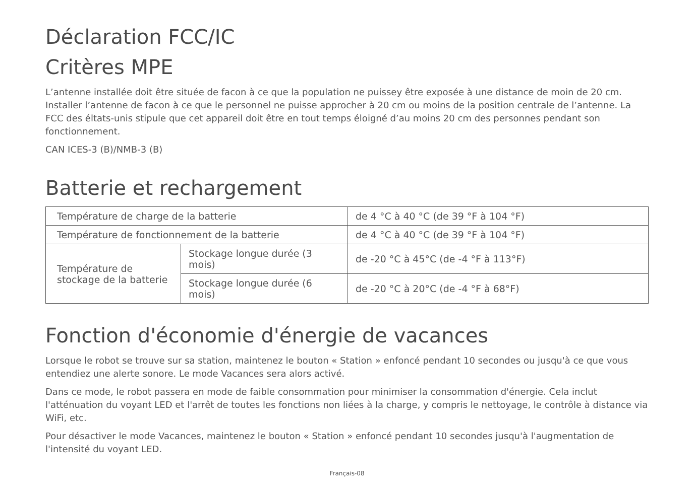Déclaration FCC/IC
Critères MPE
L’antenne installée doit être située de facon à ce que la population ne puissey être exposée à une distance de moin de 20 cm. Installer l’antenne de facon à ce que le personnel ne puisse approcher à 20 cm ou moins de la position centrale de l’antenne. La FCC des éltats-unis stipule que cet appareil doit être en tout temps éloigné d’au moins 20 cm des personnes pendant son fonctionnement.
CAN ICES-3 (B)/NMB-3 (B)
Batterie et rechargement
| Température de charge de la batterie | | de 4 °C à 40 °C (de 39 °F à 104 °F) |
| Température de fonctionnement de la batterie | | de 4 °C à 40 °C (de 39 °F à 104 °F) |
| Température de stockage de la batterie | Stockage longue durée (3 mois) | de -20 °C à 45°C (de -4 °F à 113°F) |
| | Stockage longue durée (6 mois) | de -20 °C à 20°C (de -4 °F à 68°F) |
Fonction d'économie d'énergie de vacances
Lorsque le robot se trouve sur sa station, maintenez le bouton « Station » enfoncé pendant 10 secondes ou jusqu'à ce que vous entendiez une alerte sonore. Le mode Vacances sera alors activé.
Dans ce mode, le robot passera en mode de faible consommation pour minimiser la consommation d'énergie. Cela inclut l'atténuation du voyant LED et l'arrêt de toutes les fonctions non liées à la charge, y compris le nettoyage, le contrôle à distance via WiFi, etc.
Pour désactiver le mode Vacances, maintenez le bouton « Station » enfoncé pendant 10 secondes jusqu'à l'augmentation de l'intensité du voyant LED.
Français-08